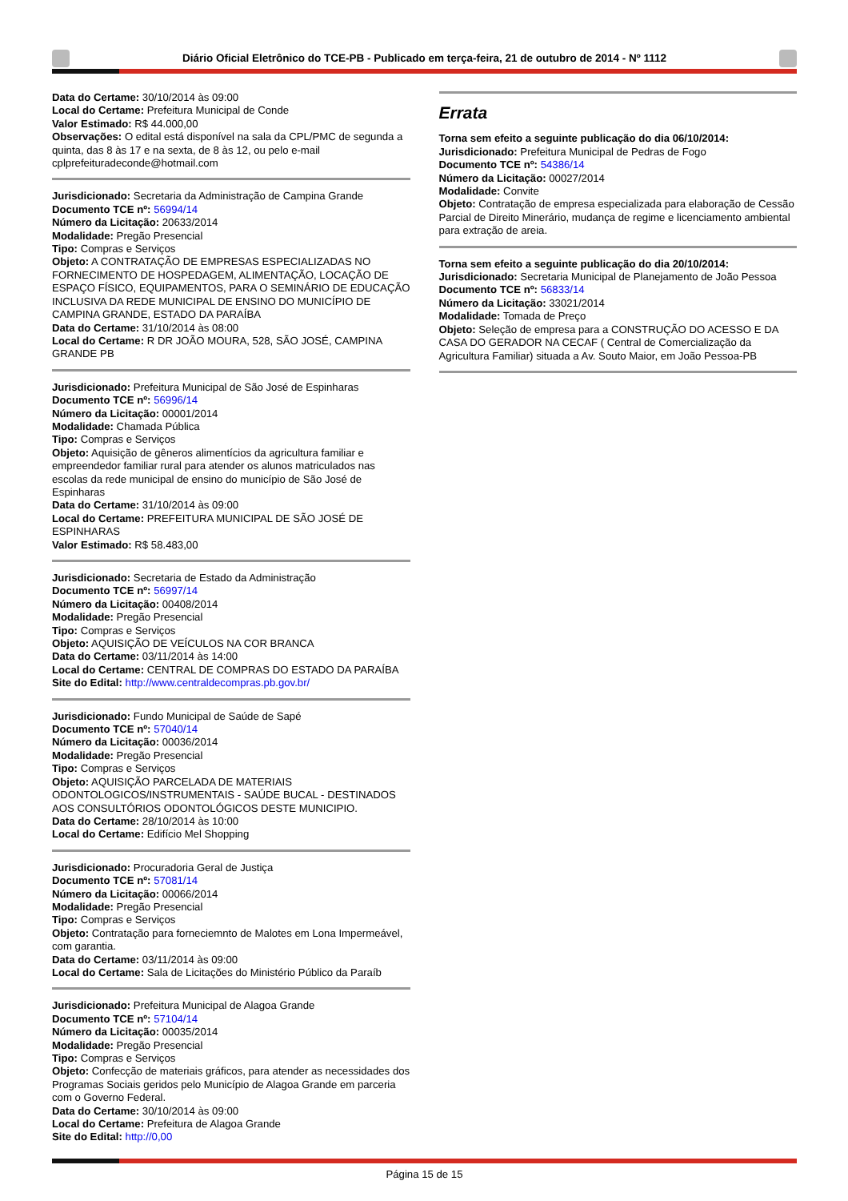Diário Oficial Eletrônico do TCE-PB - Publicado em terça-feira, 21 de outubro de 2014 - Nº 1112
Data do Certame: 30/10/2014 às 09:00
Local do Certame: Prefeitura Municipal de Conde
Valor Estimado: R$ 44.000,00
Observações: O edital está disponível na sala da CPL/PMC de segunda a quinta, das 8 às 17 e na sexta, de 8 às 12, ou pelo e-mail cplprefeituradeconde@hotmail.com
Jurisdicionado: Secretaria da Administração de Campina Grande
Documento TCE nº: 56994/14
Número da Licitação: 20633/2014
Modalidade: Pregão Presencial
Tipo: Compras e Serviços
Objeto: A CONTRATAÇÃO DE EMPRESAS ESPECIALIZADAS NO FORNECIMENTO DE HOSPEDAGEM, ALIMENTAÇÃO, LOCAÇÃO DE ESPAÇO FÍSICO, EQUIPAMENTOS, PARA O SEMINÁRIO DE EDUCAÇÃO INCLUSIVA DA REDE MUNICIPAL DE ENSINO DO MUNICÍPIO DE CAMPINA GRANDE, ESTADO DA PARAÍBA
Data do Certame: 31/10/2014 às 08:00
Local do Certame: R DR JOÃO MOURA, 528, SÃO JOSÉ, CAMPINA GRANDE PB
Jurisdicionado: Prefeitura Municipal de São José de Espinharas
Documento TCE nº: 56996/14
Número da Licitação: 00001/2014
Modalidade: Chamada Pública
Tipo: Compras e Serviços
Objeto: Aquisição de gêneros alimentícios da agricultura familiar e empreendedor familiar rural para atender os alunos matriculados nas escolas da rede municipal de ensino do município de São José de Espinharas
Data do Certame: 31/10/2014 às 09:00
Local do Certame: PREFEITURA MUNICIPAL DE SÃO JOSÉ DE ESPINHARAS
Valor Estimado: R$ 58.483,00
Jurisdicionado: Secretaria de Estado da Administração
Documento TCE nº: 56997/14
Número da Licitação: 00408/2014
Modalidade: Pregão Presencial
Tipo: Compras e Serviços
Objeto: AQUISIÇÃO DE VEÍCULOS NA COR BRANCA
Data do Certame: 03/11/2014 às 14:00
Local do Certame: CENTRAL DE COMPRAS DO ESTADO DA PARAÍBA
Site do Edital: http://www.centraldecompras.pb.gov.br/
Jurisdicionado: Fundo Municipal de Saúde de Sapé
Documento TCE nº: 57040/14
Número da Licitação: 00036/2014
Modalidade: Pregão Presencial
Tipo: Compras e Serviços
Objeto: AQUISIÇÃO PARCELADA DE MATERIAIS ODONTOLOGICOS/INSTRUMENTAIS - SAÚDE BUCAL - DESTINADOS AOS CONSULTÓRIOS ODONTOLÓGICOS DESTE MUNICIPIO.
Data do Certame: 28/10/2014 às 10:00
Local do Certame: Edifício Mel Shopping
Jurisdicionado: Procuradoria Geral de Justiça
Documento TCE nº: 57081/14
Número da Licitação: 00066/2014
Modalidade: Pregão Presencial
Tipo: Compras e Serviços
Objeto: Contratação para forneciemnto de Malotes em Lona Impermeável, com garantia.
Data do Certame: 03/11/2014 às 09:00
Local do Certame: Sala de Licitações do Ministério Público da Paraíb
Jurisdicionado: Prefeitura Municipal de Alagoa Grande
Documento TCE nº: 57104/14
Número da Licitação: 00035/2014
Modalidade: Pregão Presencial
Tipo: Compras e Serviços
Objeto: Confecção de materiais gráficos, para atender as necessidades dos Programas Sociais geridos pelo Município de Alagoa Grande em parceria com o Governo Federal.
Data do Certame: 30/10/2014 às 09:00
Local do Certame: Prefeitura de Alagoa Grande
Site do Edital: http://0,00
Errata
Torna sem efeito a seguinte publicação do dia 06/10/2014:
Jurisdicionado: Prefeitura Municipal de Pedras de Fogo
Documento TCE nº: 54386/14
Número da Licitação: 00027/2014
Modalidade: Convite
Objeto: Contratação de empresa especializada para elaboração de Cessão Parcial de Direito Minerário, mudança de regime e licenciamento ambiental para extração de areia.
Torna sem efeito a seguinte publicação do dia 20/10/2014:
Jurisdicionado: Secretaria Municipal de Planejamento de João Pessoa
Documento TCE nº: 56833/14
Número da Licitação: 33021/2014
Modalidade: Tomada de Preço
Objeto: Seleção de empresa para a CONSTRUÇÃO DO ACESSO E DA CASA DO GERADOR NA CECAF ( Central de Comercialização da Agricultura Familiar) situada a Av. Souto Maior, em João Pessoa-PB
Página 15 de 15